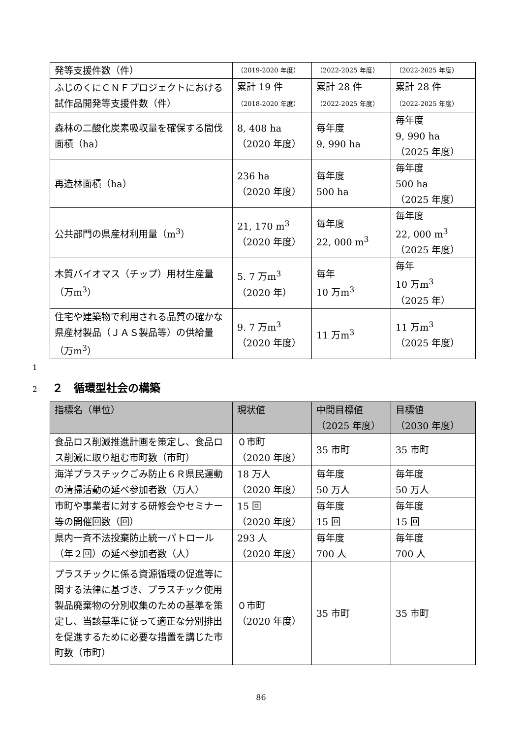| 発等支援件数（件） | （2019-2020 年度） | （2022-2025 年度） | （2022-2025 年度） |
| ふじのくにＣＮＦプロジェクトにおける試作品開発等支援件数（件） | 累計 19 件 （2018-2020 年度） | 累計 28 件 （2022-2025 年度） | 累計 28 件 （2022-2025 年度） |
| 森林の二酸化炭素吸収量を確保する間伐面積（ha） | 8, 408 ha （2020 年度） | 毎年度 9, 990 ha | 毎年度 9, 990 ha （2025 年度） |
| 再造林面積（ha） | 236 ha （2020 年度） | 毎年度 500 ha | 毎年度 500 ha （2025 年度） |
| 公共部門の県産材利用量（m<sup>3</sup>） | 21, 170 m<sup>3</sup> （2020 年度） | 毎年度 22, 000 m<sup>3</sup> | 毎年度 22, 000 m<sup>3</sup> （2025 年度） |
| 木質バイオマス（チップ）用材生産量（万m<sup>3</sup>） | 5. 7 万m<sup>3</sup> （2020 年） | 毎年 10 万m<sup>3</sup> | 毎年 10 万m<sup>3</sup> （2025 年） |
| 住宅や建築物で利用される品質の確かな県産材製品（ＪＡＳ製品等）の供給量（万m<sup>3</sup>） | 9. 7 万m<sup>3</sup> （2020 年度） | 11 万m<sup>3</sup> | 11 万m<sup>3</sup> （2025 年度） |
1
2 ２　循環型社会の構築
| 指標名（単位） | 現状値 | 中間目標値 （2025 年度） | 目標値 （2030 年度） |
| --- | --- | --- | --- |
| 食品ロス削減推進計画を策定し、食品ロス削減に取り組む市町数（市町） | ０市町 （2020 年度） | 35 市町 | 35 市町 |
| 海洋プラスチックごみ防止６Ｒ県民運動の清掃活動の延べ参加者数（万人） | 18 万人 （2020 年度） | 毎年度 50 万人 | 毎年度 50 万人 |
| 市町や事業者に対する研修会やセミナー等の開催回数（回） | 15 回 （2020 年度） | 毎年度 15 回 | 毎年度 15 回 |
| 県内一斉不法投棄防止統一パトロール（年２回）の延べ参加者数（人） | 293 人 （2020 年度） | 毎年度 700 人 | 毎年度 700 人 |
| プラスチックに係る資源循環の促進等に関する法律に基づき、プラスチック使用製品廃棄物の分別収集のための基準を策定し、当該基準に従って適正な分別排出を促進するために必要な措置を講じた市町数（市町） | ０市町 （2020 年度） | 35 市町 | 35 市町 |
86